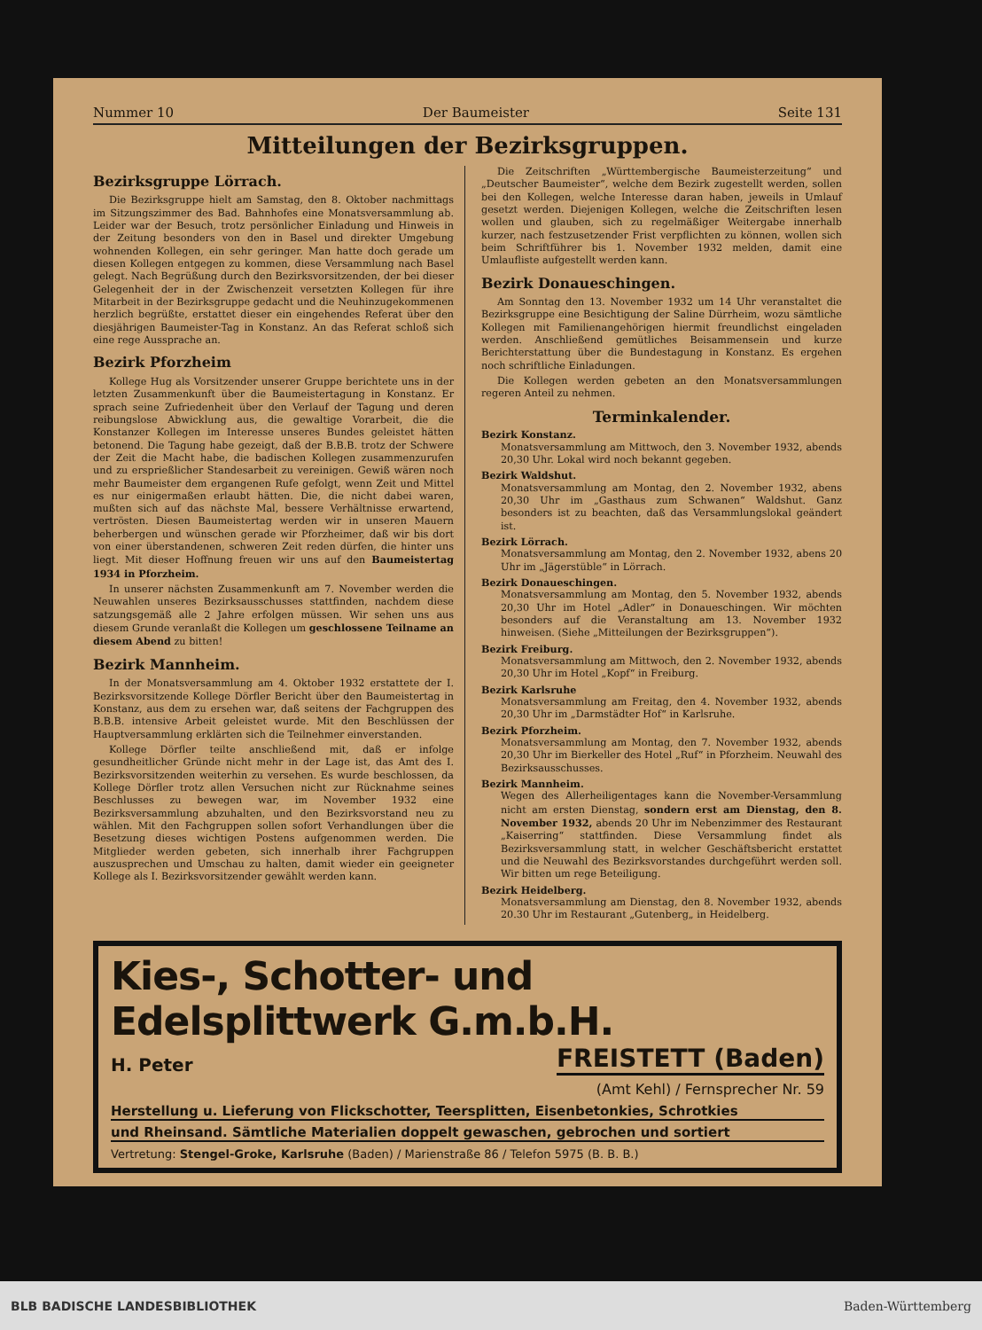Nummer 10 Der Baumeister Seite 131
Mitteilungen der Bezirksgruppen.
Bezirksgruppe Lörrach.
Die Bezirksgruppe hielt am Samstag, den 8. Oktober nachmittags im Sitzungszimmer des Bad. Bahnhofes eine Monatsversammlung ab. Leider war der Besuch, trotz persönlicher Einladung und Hinweis in der Zeitung besonders von den in Basel und direkter Umgebung wohnenden Kollegen, ein sehr geringer. Man hatte doch gerade um diesen Kollegen entgegen zu kommen, diese Versammlung nach Basel gelegt. Nach Begrüßung durch den Bezirksvorsitzenden, der bei dieser Gelegenheit der in der Zwischenzeit versetzten Kollegen für ihre Mitarbeit in der Bezirksgruppe gedacht und die Neuhinzugekommenen herzlich begrüßte, erstattet dieser ein eingehendes Referat über den diesjährigen Baumeister-Tag in Konstanz. An das Referat schloß sich eine rege Aussprache an.
Bezirk Pforzheim
Kollege Hug als Vorsitzender unserer Gruppe berichtete uns in der letzten Zusammenkunft über die Baumeistertagung in Konstanz. Er sprach seine Zufriedenheit über den Verlauf der Tagung und deren reibungslose Abwicklung aus, die gewaltige Vorarbeit, die die Konstanzer Kollegen im Interesse unseres Bundes geleistet hätten betonend. Die Tagung habe gezeigt, daß der B.B.B. trotz der Schwere der Zeit die Macht habe, die badischen Kollegen zusammenzurufen und zu ersprießlicher Standesarbeit zu vereinigen. Gewiß wären noch mehr Baumeister dem ergangenen Rufe gefolgt, wenn Zeit und Mittel es nur einigermaßen erlaubt hätten. Die, die nicht dabei waren, mußten sich auf das nächste Mal, bessere Verhältnisse erwartend, vertrösten. Diesen Baumeistertag werden wir in unseren Mauern beherbergen und wünschen gerade wir Pforzheimer, daß wir bis dort von einer überstandenen, schweren Zeit reden dürfen, die hinter uns liegt. Mit dieser Hoffnung freuen wir uns auf den Baumeistertag 1934 in Pforzheim.
In unserer nächsten Zusammenkunft am 7. November werden die Neuwahlen unseres Bezirksausschusses stattfinden, nachdem diese satzungsgemäß alle 2 Jahre erfolgen müssen. Wir sehen uns aus diesem Grunde veranlaßt die Kollegen um geschlossene Teilname an diesem Abend zu bitten!
Bezirk Mannheim.
In der Monatsversammlung am 4. Oktober 1932 erstattete der I. Bezirksvorsitzende Kollege Dörfler Bericht über den Baumeistertag in Konstanz, aus dem zu ersehen war, daß seitens der Fachgruppen des B.B.B. intensive Arbeit geleistet wurde. Mit den Beschlüssen der Hauptversammlung erklärten sich die Teilnehmer einverstanden.
Kollege Dörfler teilte anschließend mit, daß er infolge gesundheitlicher Gründe nicht mehr in der Lage ist, das Amt des I. Bezirksvorsitzenden weiterhin zu versehen. Es wurde beschlossen, da Kollege Dörfler trotz allen Versuchen nicht zur Rücknahme seines Beschlusses zu bewegen war, im November 1932 eine Bezirksversammlung abzuhalten, und den Bezirksvorstand neu zu wählen. Mit den Fachgruppen sollen sofort Verhandlungen über die Besetzung dieses wichtigen Postens aufgenommen werden. Die Mitglieder werden gebeten, sich innerhalb ihrer Fachgruppen auszusprechen und Umschau zu halten, damit wieder ein geeigneter Kollege als I. Bezirksvorsitzender gewählt werden kann.
Die Zeitschriften „Württembergische Baumeisterzeitung“ und „Deutscher Baumeister“, welche dem Bezirk zugestellt werden, sollen bei den Kollegen, welche Interesse daran haben, jeweils in Umlauf gesetzt werden. Diejenigen Kollegen, welche die Zeitschriften lesen wollen und glauben, sich zu regelmäßiger Weitergabe innerhalb kurzer, nach festzusetzender Frist verpflichten zu können, wollen sich beim Schriftführer bis 1. November 1932 melden, damit eine Umlaufliste aufgestellt werden kann.
Bezirk Donaueschingen.
Am Sonntag den 13. November 1932 um 14 Uhr veranstaltet die Bezirksgruppe eine Besichtigung der Saline Dürrheim, wozu sämtliche Kollegen mit Familienangehörigen hiermit freundlichst eingeladen werden. Anschließend gemütliches Beisammensein und kurze Berichterstattung über die Bundestagung in Konstanz. Es ergehen noch schriftliche Einladungen.
Die Kollegen werden gebeten an den Monatsversammlungen regeren Anteil zu nehmen.
Terminkalender.
Bezirk Konstanz.
Monatsversammlung am Mittwoch, den 3. November 1932, abends 20,30 Uhr. Lokal wird noch bekannt gegeben.
Bezirk Waldshut.
Monatsversammlung am Montag, den 2. November 1932, abens 20,30 Uhr im „Gasthaus zum Schwanen“ Waldshut. Ganz besonders ist zu beachten, daß das Versammlungslokal geändert ist.
Bezirk Lörrach.
Monatsversammlung am Montag, den 2. November 1932, abens 20 Uhr im „Jägerstüble“ in Lörrach.
Bezirk Donaueschingen.
Monatsversammlung am Montag, den 5. November 1932, abends 20,30 Uhr im Hotel „Adler“ in Donaueschingen. Wir möchten besonders auf die Veranstaltung am 13. November 1932 hinweisen. (Siehe „Mitteilungen der Bezirksgruppen“).
Bezirk Freiburg.
Monatsversammlung am Mittwoch, den 2. November 1932, abends 20,30 Uhr im Hotel „Kopf“ in Freiburg.
Bezirk Karlsruhe
Monatsversammlung am Freitag, den 4. November 1932, abends 20,30 Uhr im „Darmstädter Hof“ in Karlsruhe.
Bezirk Pforzheim.
Monatsversammlung am Montag, den 7. November 1932, abends 20,30 Uhr im Bierkeller des Hotel „Ruf“ in Pforzheim. Neuwahl des Bezirksausschusses.
Bezirk Mannheim.
Wegen des Allerheiligentages kann die November-Versammlung nicht am ersten Dienstag, sondern erst am Dienstag, den 8. November 1932, abends 20 Uhr im Nebenzimmer des Restaurant „Kaiserring“ stattfinden. Diese Versammlung findet als Bezirksversammlung statt, in welcher Geschäftsbericht erstattet und die Neuwahl des Bezirksvorstandes durchgeführt werden soll. Wir bitten um rege Beteiligung.
Bezirk Heidelberg.
Monatsversammlung am Dienstag, den 8. November 1932, abends 20.30 Uhr im Restaurant „Gutenberg„ in Heidelberg.
Kies-, Schotter- und Edelsplittwerk G.m.b.H.
H. Peter FREISTETT (Baden)
(Amt Kehl) / Fernsprecher Nr. 59
Herstellung u. Lieferung von Flickschotter, Teersplitten, Eisenbetonkies, Schrotkies
und Rheinsand. Sämtliche Materialien doppelt gewaschen, gebrochen und sortiert
Vertretung: Stengel-Groke, Karlsruhe (Baden) / Marienstraße 86 / Telefon 5975 (B. B. B.)
BLB BADISCHE LANDESBIBLIOTHEK Baden-Württemberg